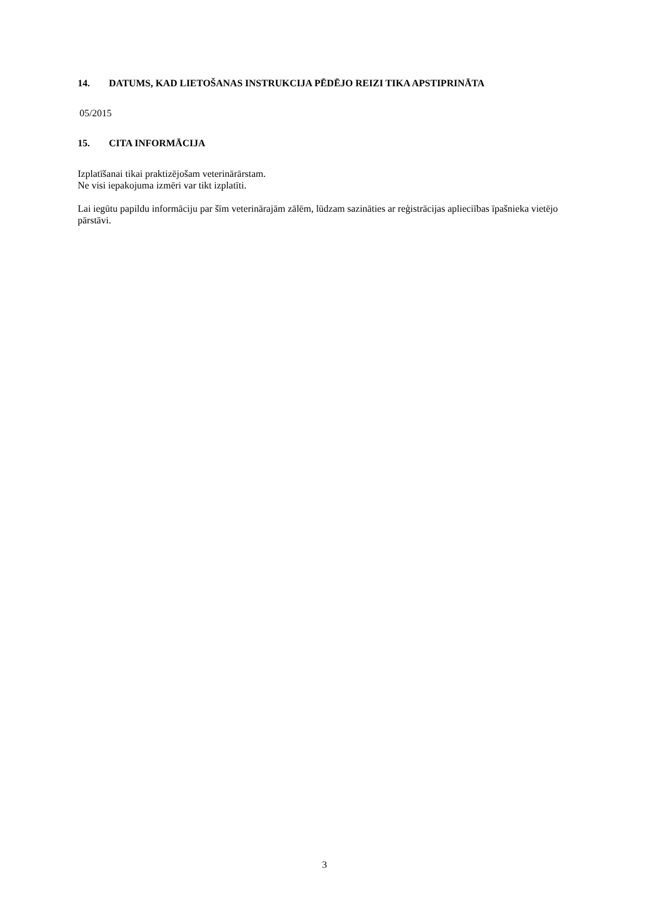14. DATUMS, KAD LIETOŠANAS INSTRUKCIJA PĒDĒJO REIZI TIKA APSTIPRINĀTA
05/2015
15. CITA INFORMĀCIJA
Izplatīšanai tikai praktizējošam veterinārārstam.
Ne visi iepakojuma izmēri var tikt izplatīti.
Lai iegūtu papildu informāciju par šīm veterinārajām zālēm, lūdzam sazināties ar reģistrācijas aplieciības īpašnieka vietējo pārstāvi.
3